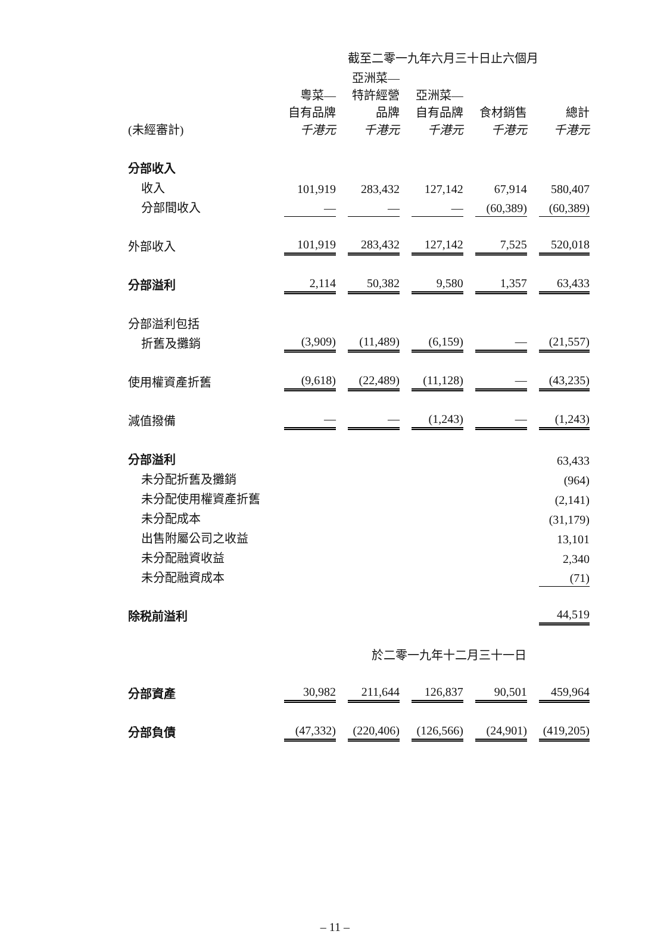| | | 截至二零一九年六月三十日止六個月 | | | |
| --- | --- | --- | --- | --- | --- |
| (未經審計) | 粵菜— 自有品牌 千港元 | 亞洲菜— 特許經營 品牌 千港元 | 亞洲菜— 自有品牌 千港元 | 食材銷售 千港元 | 總計 千港元 |
| 分部收入 | | | | | |
| 收入 | 101,919 | 283,432 | 127,142 | 67,914 | 580,407 |
| 分部間收入 | — | — | — | (60,389) | (60,389) |
| 外部收入 | 101,919 | 283,432 | 127,142 | 7,525 | 520,018 |
| 分部溢利 | 2,114 | 50,382 | 9,580 | 1,357 | 63,433 |
| 分部溢利包括 | | | | | |
| 折舊及攤銷 | (3,909) | (11,489) | (6,159) | — | (21,557) |
| 使用權資產折舊 | (9,618) | (22,489) | (11,128) | — | (43,235) |
| 減值撥備 | — | — | (1,243) | — | (1,243) |
| 分部溢利 | | | | | 63,433 |
| 未分配折舊及攤銷 | | | | | (964) |
| 未分配使用權資產折舊 | | | | | (2,141) |
| 未分配成本 | | | | | (31,179) |
| 出售附屬公司之收益 | | | | | 13,101 |
| 未分配融資收益 | | | | | 2,340 |
| 未分配融資成本 | | | | | (71) |
| 除税前溢利 | | | | | 44,519 |
| | | 於二零一九年十二月三十一日 | | | |
| 分部資產 | 30,982 | 211,644 | 126,837 | 90,501 | 459,964 |
| 分部負債 | (47,332) | (220,406) | (126,566) | (24,901) | (419,205) |
– 11 –